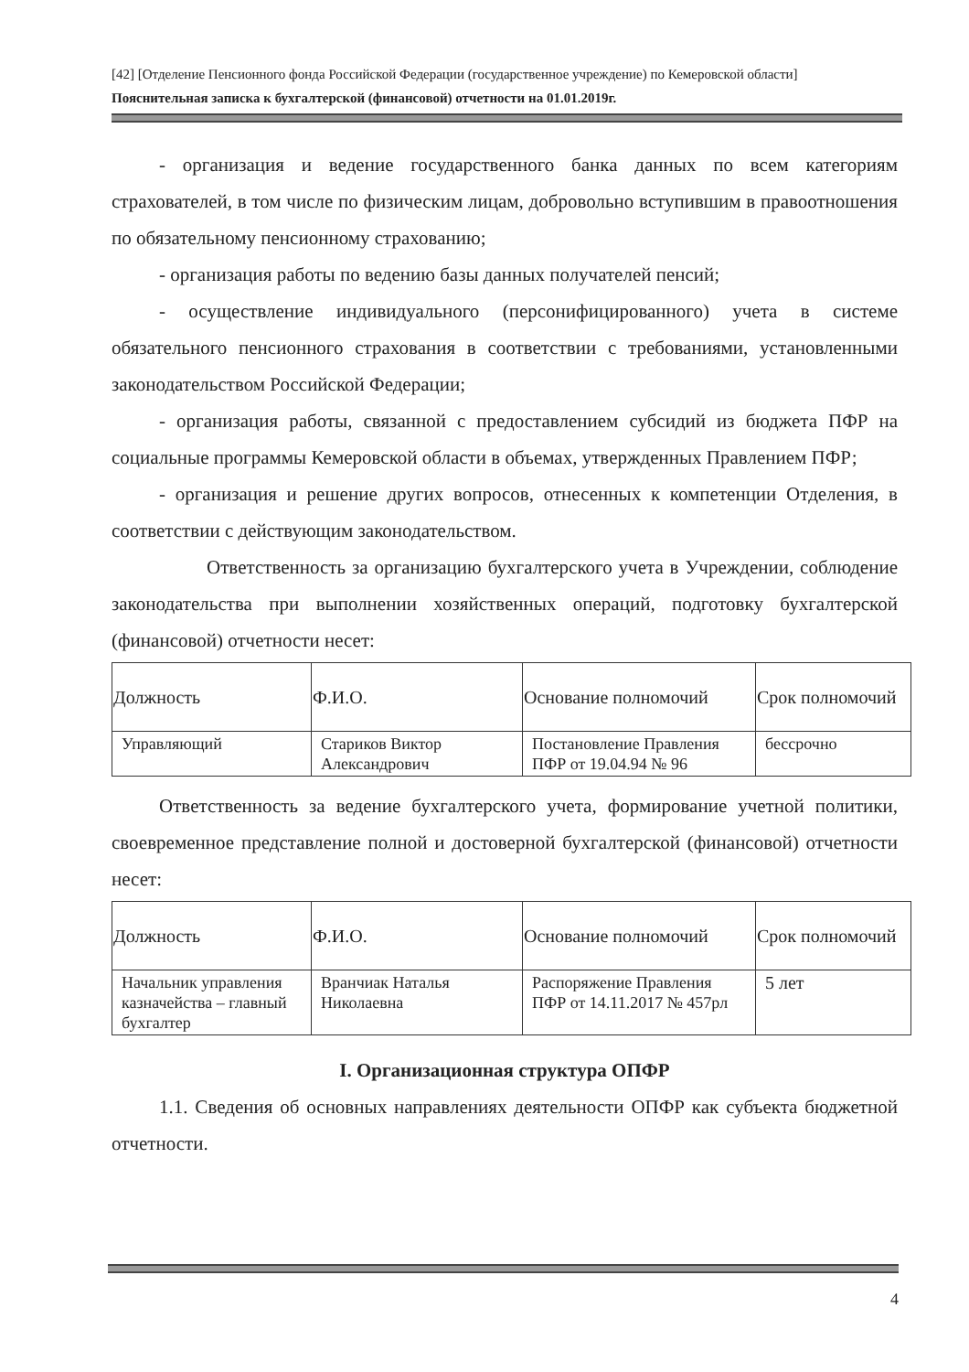[42] [Отделение Пенсионного фонда Российской Федерации (государственное учреждение) по Кемеровской области]
Пояснительная записка к бухгалтерской (финансовой) отчетности на 01.01.2019г.
- организация и ведение государственного банка данных по всем категориям страхователей, в том числе по физическим лицам, добровольно вступившим в правоотношения по обязательному пенсионному страхованию;
- организация работы по ведению базы данных получателей пенсий;
- осуществление индивидуального (персонифицированного) учета в системе обязательного пенсионного страхования в соответствии с требованиями, установленными законодательством Российской Федерации;
- организация работы, связанной с предоставлением субсидий из бюджета ПФР на социальные программы Кемеровской области в объемах, утвержденных Правлением ПФР;
- организация и решение других вопросов, отнесенных к компетенции Отделения, в соответствии с действующим законодательством.
Ответственность за организацию бухгалтерского учета в Учреждении, соблюдение законодательства при выполнении хозяйственных операций, подготовку бухгалтерской (финансовой) отчетности несет:
| Должность | Ф.И.О. | Основание полномочий | Срок полномочий |
| --- | --- | --- | --- |
| Управляющий | Стариков Виктор Александрович | Постановление Правления ПФР от 19.04.94 № 96 | бессрочно |
Ответственность за ведение бухгалтерского учета, формирование учетной политики, своевременное представление полной и достоверной бухгалтерской (финансовой) отчетности несет:
| Должность | Ф.И.О. | Основание полномочий | Срок полномочий |
| --- | --- | --- | --- |
| Начальник управления казначейства – главный бухгалтер | Врaнчиак Наталья Николаевна | Распоряжение Правления ПФР от 14.11.2017 № 457рл | 5 лет |
I. Организационная структура ОПФР
1.1. Сведения об основных направлениях деятельности ОПФР как субъекта бюджетной отчетности.
4